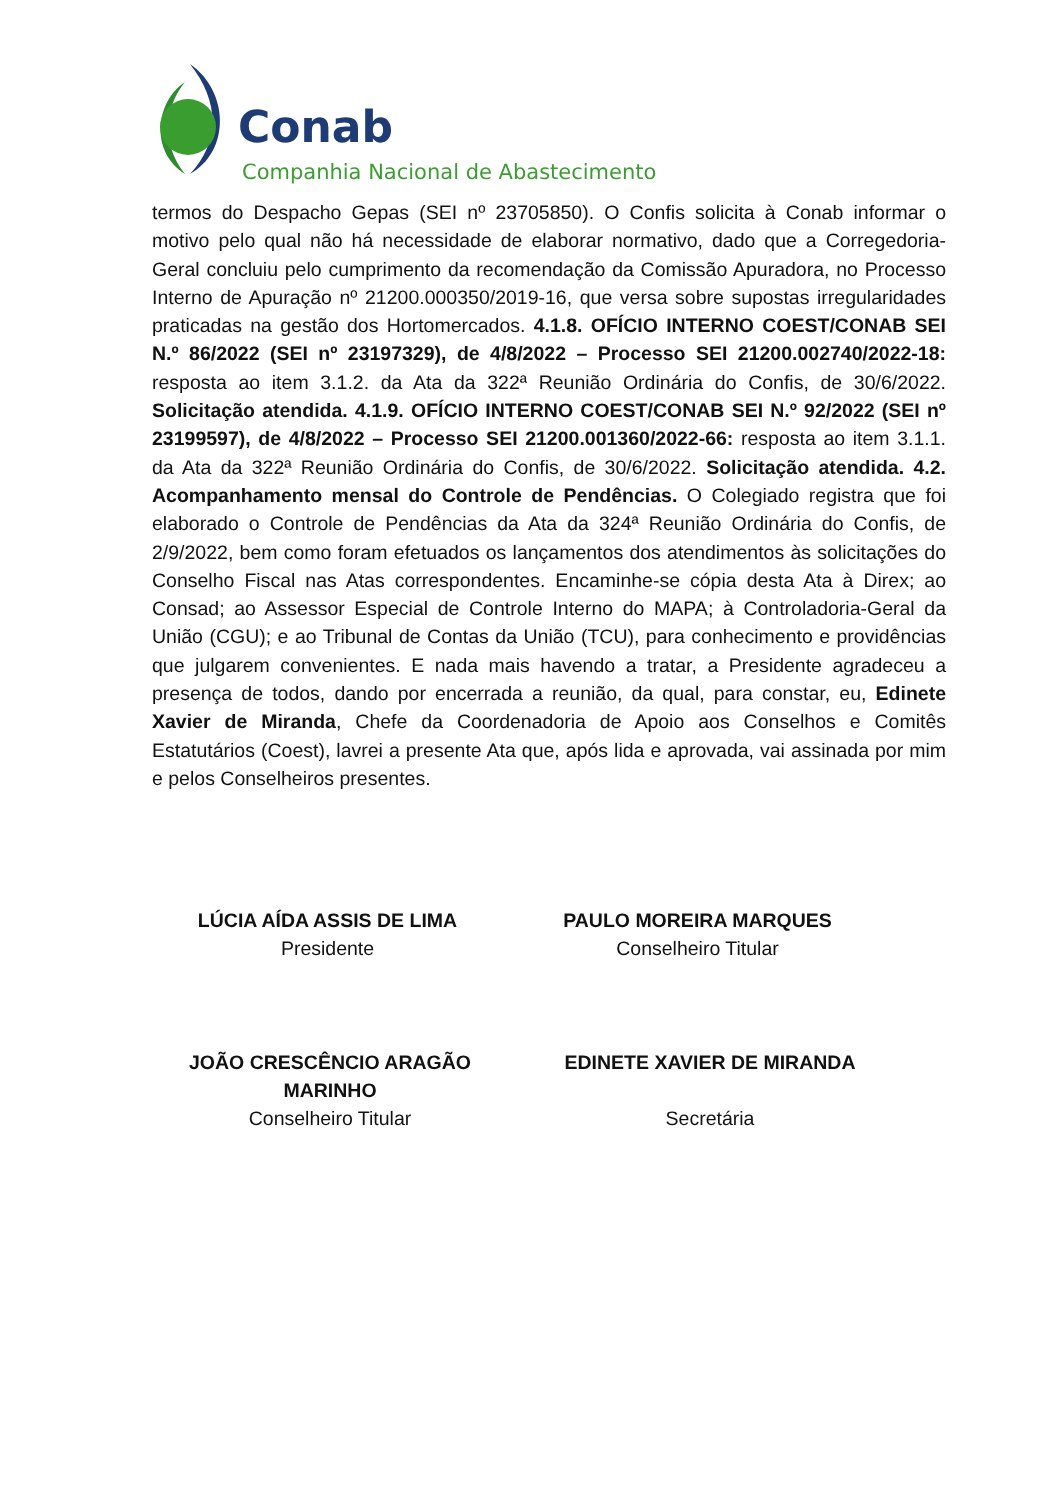Conab
Companhia Nacional de Abastecimento
termos do Despacho Gepas (SEI nº 23705850). O Confis solicita à Conab informar o motivo pelo qual não há necessidade de elaborar normativo, dado que a Corregedoria-Geral concluiu pelo cumprimento da recomendação da Comissão Apuradora, no Processo Interno de Apuração nº 21200.000350/2019-16, que versa sobre supostas irregularidades praticadas na gestão dos Hortomercados. 4.1.8. OFÍCIO INTERNO COEST/CONAB SEI N.º 86/2022 (SEI nº 23197329), de 4/8/2022 – Processo SEI 21200.002740/2022-18: resposta ao item 3.1.2. da Ata da 322ª Reunião Ordinária do Confis, de 30/6/2022. Solicitação atendida. 4.1.9. OFÍCIO INTERNO COEST/CONAB SEI N.º 92/2022 (SEI nº 23199597), de 4/8/2022 – Processo SEI 21200.001360/2022-66: resposta ao item 3.1.1. da Ata da 322ª Reunião Ordinária do Confis, de 30/6/2022. Solicitação atendida. 4.2. Acompanhamento mensal do Controle de Pendências. O Colegiado registra que foi elaborado o Controle de Pendências da Ata da 324ª Reunião Ordinária do Confis, de 2/9/2022, bem como foram efetuados os lançamentos dos atendimentos às solicitações do Conselho Fiscal nas Atas correspondentes. Encaminhe-se cópia desta Ata à Direx; ao Consad; ao Assessor Especial de Controle Interno do MAPA; à Controladoria-Geral da União (CGU); e ao Tribunal de Contas da União (TCU), para conhecimento e providências que julgarem convenientes. E nada mais havendo a tratar, a Presidente agradeceu a presença de todos, dando por encerrada a reunião, da qual, para constar, eu, Edinete Xavier de Miranda, Chefe da Coordenadoria de Apoio aos Conselhos e Comitês Estatutários (Coest), lavrei a presente Ata que, após lida e aprovada, vai assinada por mim e pelos Conselheiros presentes.
LÚCIA AÍDA ASSIS DE LIMA
Presidente
PAULO MOREIRA MARQUES
Conselheiro Titular
JOÃO CRESCÊNCIO ARAGÃO MARINHO
Conselheiro Titular
EDINETE XAVIER DE MIRANDA
Secretária